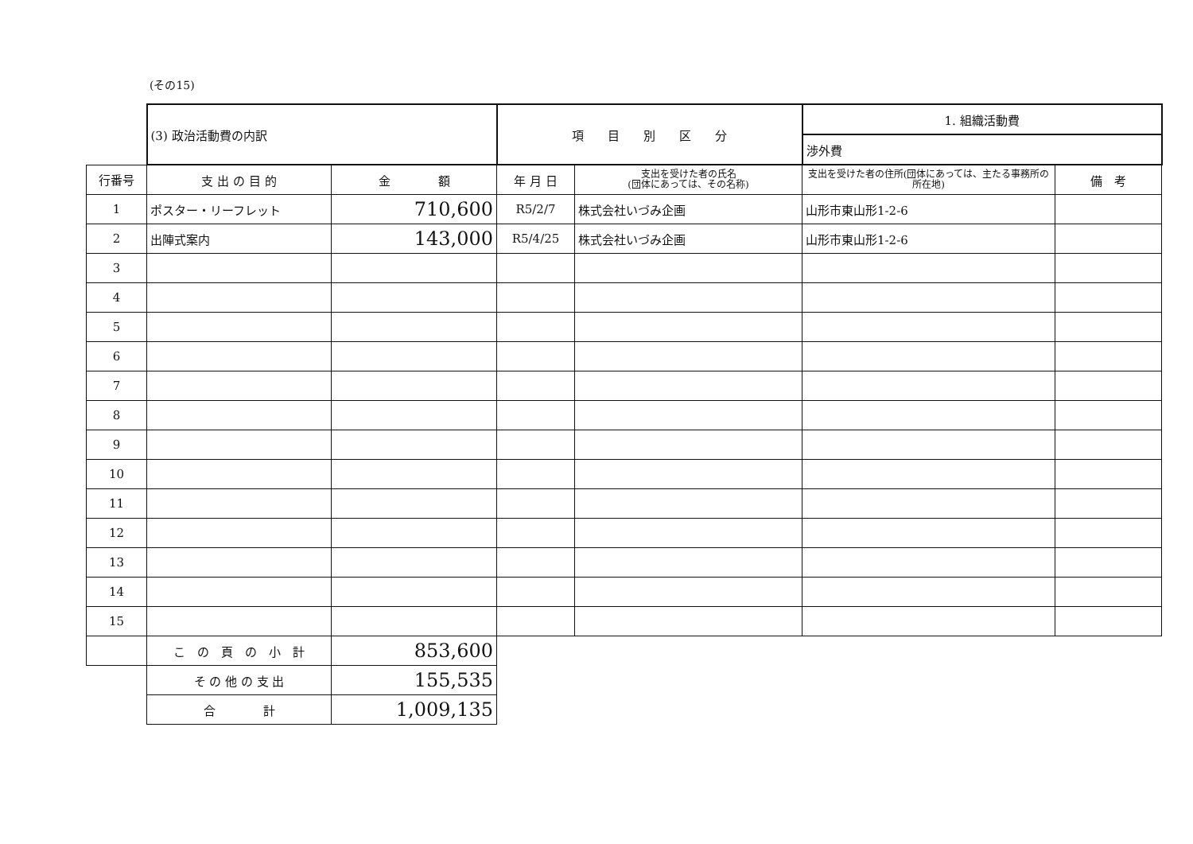(その15)
| | (3) 政治活動費の内訳 | | 項 目 別 区 分 | | 1. 組織活動費 | |
| | | | | | 渉外費 | |
| 行番号 | 支 出 の 目 的 | 金 額 | 年 月 日 | 支出を受けた者の氏名 (団体にあっては、その名称) | 支出を受けた者の住所(団体にあっては、主たる事務所の所在地) | 備 考 |
| 1 | ポスター・リーフレット | 710,600 | R5/2/7 | 株式会社いづみ企画 | 山形市東山形1-2-6 | |
| 2 | 出陣式案内 | 143,000 | R5/4/25 | 株式会社いづみ企画 | 山形市東山形1-2-6 | |
| 3 | | | | | | |
| 4 | | | | | | |
| 5 | | | | | | |
| 6 | | | | | | |
| 7 | | | | | | |
| 8 | | | | | | |
| 9 | | | | | | |
| 10 | | | | | | |
| 11 | | | | | | |
| 12 | | | | | | |
| 13 | | | | | | |
| 14 | | | | | | |
| 15 | | | | | | |
| | こ の 頁 の 小 計 | 853,600 | | | | |
| | そ の 他 の 支 出 | 155,535 | | | | |
| | 合 計 | 1,009,135 | | | | |